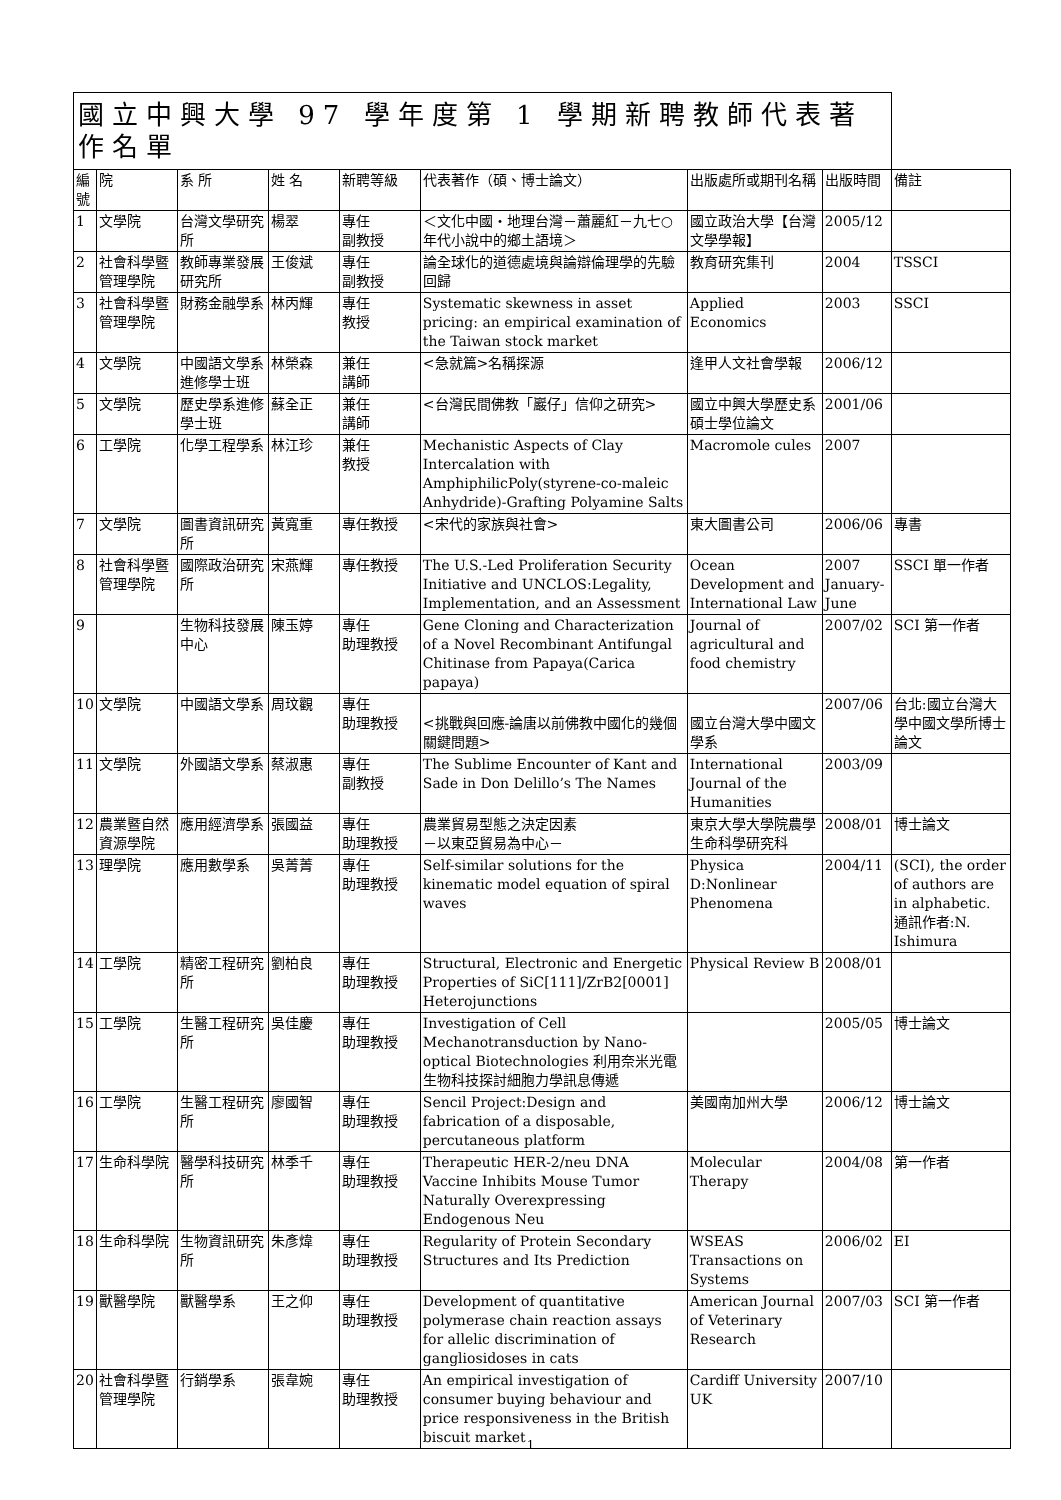| 國立中興大學 97 學年度第 1 學期新聘教師代表著作名單 | | | | | | | | |
| --- | --- | --- | --- | --- | --- | --- | --- | --- |
| 編號 | 院 | 系 所 | 姓 名 | 新聘等級 | 代表著作（碩、博士論文） | 出版處所或期刊名稱 | 出版時間 | 備註 |
| 1 | 文學院 | 台灣文學研究所 | 楊翠 | 專任 副教授 | ＜文化中國‧地理台灣－蕭麗紅－九七○年代小說中的鄉土語境＞ | 國立政治大學【台灣文學學報】 | 2005/12 | |
| 2 | 社會科學暨管理學院 | 教師專業發展研究所 | 王俊斌 | 專任 副教授 | 論全球化的道德處境與論辯倫理學的先驗回歸 | 教育研究集刊 | 2004 | TSSCI |
| 3 | 社會科學暨管理學院 | 財務金融學系 | 林丙輝 | 專任 教授 | Systematic skewness in asset pricing: an empirical examination of the Taiwan stock market | Applied Economics | 2003 | SSCI |
| 4 | 文學院 | 中國語文學系進修學士班 | 林榮森 | 兼任 講師 | <急就篇>名稱探源 | 逢甲人文社會學報 | 2006/12 | |
| 5 | 文學院 | 歷史學系進修學士班 | 蘇全正 | 兼任 講師 | <台灣民間佛教「巖仔」信仰之研究> | 國立中興大學歷史系碩士學位論文 | 2001/06 | |
| 6 | 工學院 | 化學工程學系 | 林江珍 | 兼任 教授 | Mechanistic Aspects of Clay Intercalation with AmphiphilicPoly(styrene-co-maleic Anhydride)-Grafting Polyamine Salts | Macromole cules | 2007 | |
| 7 | 文學院 | 圖書資訊研究所 | 黃寬重 | 專任教授 | <宋代的家族與社會> | 東大圖書公司 | 2006/06 | 專書 |
| 8 | 社會科學暨管理學院 | 國際政治研究所 | 宋燕輝 | 專任教授 | The U.S.-Led Proliferation Security Initiative and UNCLOS:Legality, Implementation, and an Assessment | Ocean Development and International Law | 2007 January-June | SSCI 單一作者 |
| 9 | | 生物科技發展中心 | 陳玉婷 | 專任 助理教授 | Gene Cloning and Characterization of a Novel Recombinant Antifungal Chitinase from Papaya(Carica papaya) | Journal of agricultural and food chemistry | 2007/02 | SCI 第一作者 |
| 10 | 文學院 | 中國語文學系 | 周玟觀 | 專任 助理教授 | <挑戰與回應-論唐以前佛教中國化的幾個關鍵問題> | 國立台灣大學中國文學系 | 2007/06 | 台北:國立台灣大學中國文學所博士論文 |
| 11 | 文學院 | 外國語文學系 | 蔡淑惠 | 專任 副教授 | The Sublime Encounter of Kant and Sade in Don Delillo’s The Names | International Journal of the Humanities | 2003/09 | |
| 12 | 農業暨自然資源學院 | 應用經濟學系 | 張國益 | 專任 助理教授 | 農業貿易型態之決定因素 －以東亞貿易為中心－ | 東京大學大學院農學生命科學研究科 | 2008/01 | 博士論文 |
| 13 | 理學院 | 應用數學系 | 吳菁菁 | 專任 助理教授 | Self-similar solutions for the kinematic model equation of spiral waves | Physica D:Nonlinear Phenomena | 2004/11 | (SCI), the order of authors are in alphabetic. 通訊作者:N. Ishimura |
| 14 | 工學院 | 精密工程研究所 | 劉柏良 | 專任 助理教授 | Structural, Electronic and Energetic Properties of SiC[111]/ZrB2[0001] Heterojunctions | Physical Review B | 2008/01 | |
| 15 | 工學院 | 生醫工程研究所 | 吳佳慶 | 專任 助理教授 | Investigation of Cell Mechanotransduction by Nano-optical Biotechnologies 利用奈米光電生物科技探討細胞力學訊息傳遞 | | 2005/05 | 博士論文 |
| 16 | 工學院 | 生醫工程研究所 | 廖國智 | 專任 助理教授 | Sencil Project:Design and fabrication of a disposable, percutaneous platform | 美國南加州大學 | 2006/12 | 博士論文 |
| 17 | 生命科學院 | 醫學科技研究所 | 林季千 | 專任 助理教授 | Therapeutic HER-2/neu DNA Vaccine Inhibits Mouse Tumor Naturally Overexpressing Endogenous Neu | Molecular Therapy | 2004/08 | 第一作者 |
| 18 | 生命科學院 | 生物資訊研究所 | 朱彥煒 | 專任 助理教授 | Regularity of Protein Secondary Structures and Its Prediction | WSEAS Transactions on Systems | 2006/02 | EI |
| 19 | 獸醫學院 | 獸醫學系 | 王之仰 | 專任 助理教授 | Development of quantitative polymerase chain reaction assays for allelic discrimination of gangliosidoses in cats | American Journal of Veterinary Research | 2007/03 | SCI 第一作者 |
| 20 | 社會科學暨管理學院 | 行銷學系 | 張韋婉 | 專任 助理教授 | An empirical investigation of consumer buying behaviour and price responsiveness in the British biscuit market | Cardiff University UK | 2007/10 | |
1